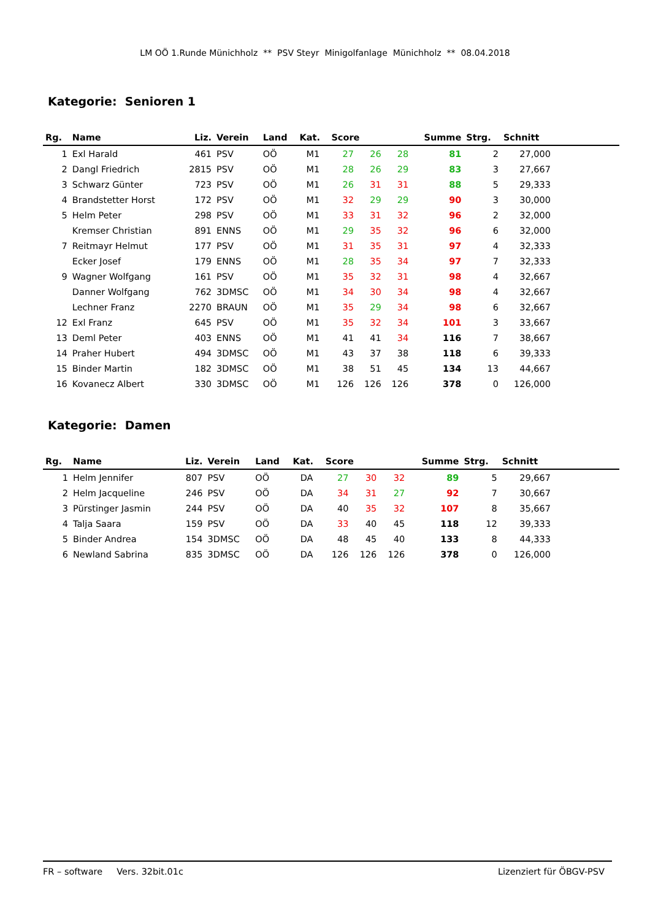LM OÖ 1.Runde Münichholz ** PSV Steyr Minigolfanlage Münichholz ** 08.04.2018
Kategorie: Senioren 1
| Rg. | Name | Liz. | Verein | Land | Kat. | Score | | | Summe | Strg. | Schnitt | |
| --- | --- | --- | --- | --- | --- | --- | --- | --- | --- | --- | --- | --- |
| 1 | Exl Harald | 461 | PSV | OÖ | M1 | 27 | 26 | 28 | 81 | 2 | 27,000 | |
| 2 | Dangl Friedrich | 2815 | PSV | OÖ | M1 | 28 | 26 | 29 | 83 | 3 | 27,667 | |
| 3 | Schwarz Günter | 723 | PSV | OÖ | M1 | 26 | 31 | 31 | 88 | 5 | 29,333 | |
| 4 | Brandstetter Horst | 172 | PSV | OÖ | M1 | 32 | 29 | 29 | 90 | 3 | 30,000 | |
| 5 | Helm Peter | 298 | PSV | OÖ | M1 | 33 | 31 | 32 | 96 | 2 | 32,000 | |
| | Kremser Christian | 891 | ENNS | OÖ | M1 | 29 | 35 | 32 | 96 | 6 | 32,000 | |
| 7 | Reitmayr Helmut | 177 | PSV | OÖ | M1 | 31 | 35 | 31 | 97 | 4 | 32,333 | |
| | Ecker Josef | 179 | ENNS | OÖ | M1 | 28 | 35 | 34 | 97 | 7 | 32,333 | |
| 9 | Wagner Wolfgang | 161 | PSV | OÖ | M1 | 35 | 32 | 31 | 98 | 4 | 32,667 | |
| | Danner Wolfgang | 762 | 3DMSC | OÖ | M1 | 34 | 30 | 34 | 98 | 4 | 32,667 | |
| | Lechner Franz | 2270 | BRAUN | OÖ | M1 | 35 | 29 | 34 | 98 | 6 | 32,667 | |
| 12 | Exl Franz | 645 | PSV | OÖ | M1 | 35 | 32 | 34 | 101 | 3 | 33,667 | |
| 13 | Deml Peter | 403 | ENNS | OÖ | M1 | 41 | 41 | 34 | 116 | 7 | 38,667 | |
| 14 | Praher Hubert | 494 | 3DMSC | OÖ | M1 | 43 | 37 | 38 | 118 | 6 | 39,333 | |
| 15 | Binder Martin | 182 | 3DMSC | OÖ | M1 | 38 | 51 | 45 | 134 | 13 | 44,667 | |
| 16 | Kovanecz Albert | 330 | 3DMSC | OÖ | M1 | 126 | 126 | 126 | 378 | 0 | 126,000 | |
Kategorie: Damen
| Rg. | Name | Liz. | Verein | Land | Kat. | Score | | | Summe | Strg. | Schnitt | |
| --- | --- | --- | --- | --- | --- | --- | --- | --- | --- | --- | --- | --- |
| 1 | Helm Jennifer | 807 | PSV | OÖ | DA | 27 | 30 | 32 | 89 | 5 | 29,667 | |
| 2 | Helm Jacqueline | 246 | PSV | OÖ | DA | 34 | 31 | 27 | 92 | 7 | 30,667 | |
| 3 | Pürstinger Jasmin | 244 | PSV | OÖ | DA | 40 | 35 | 32 | 107 | 8 | 35,667 | |
| 4 | Talja Saara | 159 | PSV | OÖ | DA | 33 | 40 | 45 | 118 | 12 | 39,333 | |
| 5 | Binder Andrea | 154 | 3DMSC | OÖ | DA | 48 | 45 | 40 | 133 | 8 | 44,333 | |
| 6 | Newland Sabrina | 835 | 3DMSC | OÖ | DA | 126 | 126 | 126 | 378 | 0 | 126,000 | |
FR – software Vers. 32bit.01c Lizenziert für ÖBGV-PSV